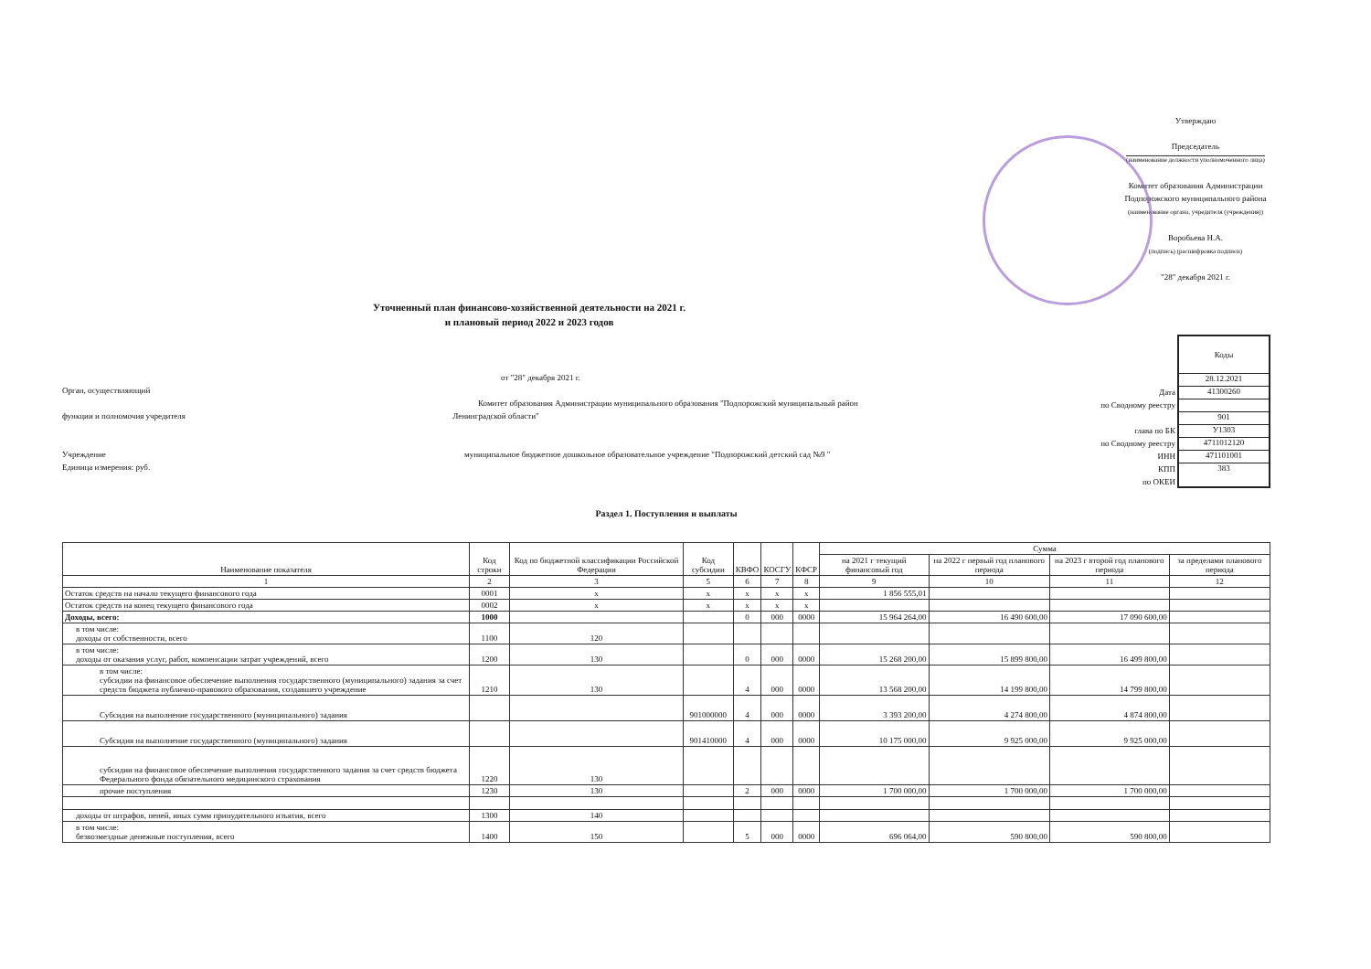Утверждаю
Председатель
(наименование должности уполномоченного лица)
Комитет образования Администрации
Подпорожского муниципального района
(наименование органа, учредителя (учреждения))
Воробьева Н.А.
(подпись) (расшифровка подписи)
"28" декабря 2021 г.
Уточненный план финансово-хозяйственной деятельности на 2021 г.
и плановый период 2022 и 2023 годов
от "28" декабря 2021 г.
Орган, осуществляющий
Комитет образования Администрации муниципального образования "Подпорожский муниципальный район
функции и полномочия учредителя Ленинградской области"
Учреждение муниципальное бюджетное дошкольное образовательное учреждение "Подпорожский детский сад №9 "
Единица измерения: руб.
Дата
по Сводному реестру
глава по БК
по Сводному реестру
ИНН
КПП
по ОКЕИ
Коды
28.12.2021
41300260
901
У1303
4711012120
471101001
383
Раздел 1. Поступления и выплаты
| Наименование показателя | Код строки | Код по бюджетной классификации Российской Федерации | Код субсидии | КВФО | КОСГУ | КФСР | Сумма | | | |
| --- | --- | --- | --- | --- | --- | --- | --- | --- | --- | --- |
| | | | | | | | на 2021 г текущий финансовый год | на 2022 г первый год планового периода | на 2023 г второй год планового периода | за пределами планового периода |
| 1 | 2 | 3 | 5 | 6 | 7 | 8 | 9 | 10 | 11 | 12 |
| Остаток средств на начало текущего финансового года | 0001 | х | х | х | х | х | 1 856 555,01 | | | |
| Остаток средств на конец текущего финансового года | 0002 | х | х | х | х | х | | | | |
| Доходы, всего: | 1000 | | | 0 | 000 | 0000 | 15 964 264,00 | 16 490 600,00 | 17 090 600,00 | |
| в том числе: доходы от собственности, всего | 1100 | 120 | | | | | | | | |
| в том числе: доходы от оказания услуг, работ, компенсации затрат учреждений, всего | 1200 | 130 | | 0 | 000 | 0000 | 15 268 200,00 | 15 899 800,00 | 16 499 800,00 | |
| в том числе: субсидии на финансовое обеспечение выполнения государственного (муниципального) задания за счет средств бюджета публично-правового образования, создавшего учреждение | 1210 | 130 | | 4 | 000 | 0000 | 13 568 200,00 | 14 199 800,00 | 14 799 800,00 | |
| Субсидия на выполнение государственного (муниципального) задания | | | 901000000 | 4 | 000 | 0000 | 3 393 200,00 | 4 274 800,00 | 4 874 800,00 | |
| Субсидия на выполнение государственного (муниципального) задания | | | 901410000 | 4 | 000 | 0000 | 10 175 000,00 | 9 925 000,00 | 9 925 000,00 | |
| субсидии на финансовое обеспечение выполнения государственного задания за счет средств бюджета Федерального фонда обязательного медицинского страхования | 1220 | 130 | | | | | | | | |
| прочие поступления | 1230 | 130 | | 2 | 000 | 0000 | 1 700 000,00 | 1 700 000,00 | 1 700 000,00 | |
| доходы от штрафов, пеней, иных сумм принудительного изъятия, всего | 1300 | 140 | | | | | | | | |
| в том числе: безвозмездные денежные поступления, всего | 1400 | 150 | | 5 | 000 | 0000 | 696 064,00 | 590 800,00 | 590 800,00 | |